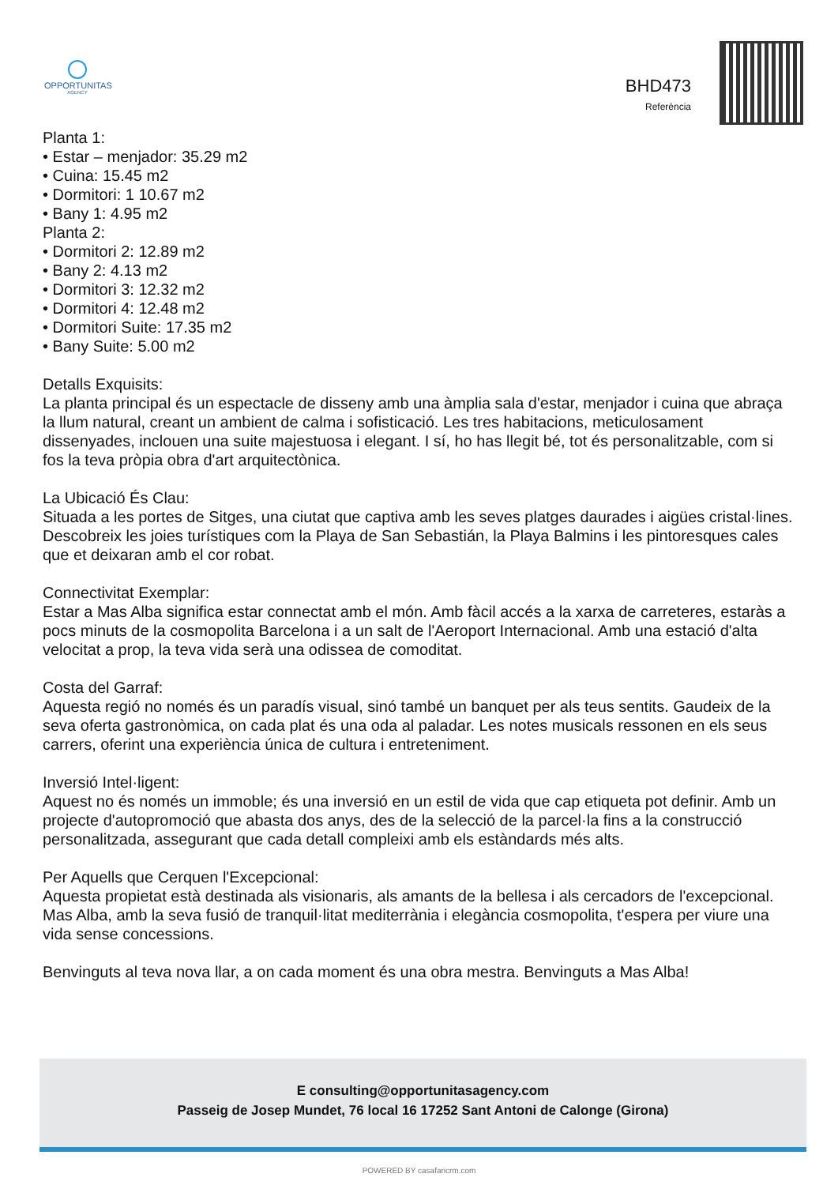OPPORTUNITAS
AGENCY
BHD473
Referència
Planta 1:
• Estar – menjador: 35.29 m2
• Cuina: 15.45 m2
• Dormitori: 1 10.67 m2
• Bany 1: 4.95 m2
Planta 2:
• Dormitori 2: 12.89 m2
• Bany 2: 4.13 m2
• Dormitori 3: 12.32 m2
• Dormitori 4: 12.48 m2
• Dormitori Suite: 17.35 m2
• Bany Suite: 5.00 m2
Detalls Exquisits:
La planta principal és un espectacle de disseny amb una àmplia sala d'estar, menjador i cuina que abraça la llum natural, creant un ambient de calma i sofisticació. Les tres habitacions, meticulosament dissenyades, inclouen una suite majestuosa i elegant. I sí, ho has llegit bé, tot és personalitzable, com si fos la teva pròpia obra d'art arquitectònica.
La Ubicació És Clau:
Situada a les portes de Sitges, una ciutat que captiva amb les seves platges daurades i aigües cristal·lines. Descobreix les joies turístiques com la Playa de San Sebastián, la Playa Balmins i les pintoresques cales que et deixaran amb el cor robat.
Connectivitat Exemplar:
Estar a Mas Alba significa estar connectat amb el món. Amb fàcil accés a la xarxa de carreteres, estaràs a pocs minuts de la cosmopolita Barcelona i a un salt de l'Aeroport Internacional. Amb una estació d'alta velocitat a prop, la teva vida serà una odissea de comoditat.
Costa del Garraf:
Aquesta regió no només és un paradís visual, sinó també un banquet per als teus sentits. Gaudeix de la seva oferta gastronòmica, on cada plat és una oda al paladar. Les notes musicals ressonen en els seus carrers, oferint una experiència única de cultura i entreteniment.
Inversió Intel·ligent:
Aquest no és només un immoble; és una inversió en un estil de vida que cap etiqueta pot definir. Amb un projecte d'autopromoció que abasta dos anys, des de la selecció de la parcel·la fins a la construcció personalitzada, assegurant que cada detall compleixi amb els estàndards més alts.
Per Aquells que Cerquen l'Excepcional:
Aquesta propietat està destinada als visionaris, als amants de la bellesa i als cercadors de l'excepcional. Mas Alba, amb la seva fusió de tranquil·litat mediterrània i elegància cosmopolita, t'espera per viure una vida sense concessions.
Benvinguts al teva nova llar, a on cada moment és una obra mestra. Benvinguts a Mas Alba!
E consulting@opportunitasagency.com
Passeig de Josep Mundet, 76 local 16 17252 Sant Antoni de Calonge (Girona)
POWERED BY casafaricrm.com